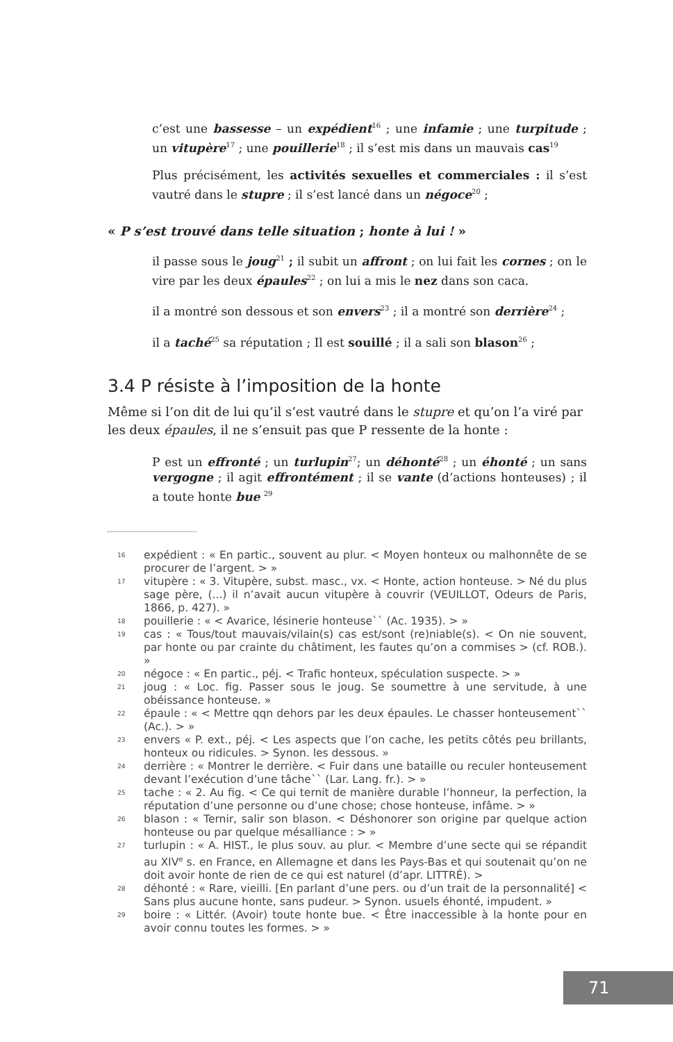c’est une bassesse – un expédient<sup>16</sup> ; une infamie ; une turpitude ; un vitupère<sup>17</sup> ; une pouillerie<sup>18</sup> ; il s’est mis dans un mauvais cas<sup>19</sup>
Plus précisément, les activités sexuelles et commerciales : il s’est vautré dans le stupre ; il s’est lancé dans un négoce<sup>20</sup> ;
« P s’est trouvé dans telle situation ; honte à lui ! »
il passe sous le joug<sup>21</sup> ; il subit un affront ; on lui fait les cornes ; on le vire par les deux épaules<sup>22</sup> ; on lui a mis le nez dans son caca.
il a montré son dessous et son envers<sup>23</sup> ; il a montré son derrière<sup>24</sup> ;
il a taché<sup>25</sup> sa réputation ; Il est souillé ; il a sali son blason<sup>26</sup> ;
3.4 P résiste à l’imposition de la honte
Même si l’on dit de lui qu’il s’est vautré dans le stupre et qu’on l’a viré par les deux épaules, il ne s’ensuit pas que P ressente de la honte :
P est un effronté ; un turlupin<sup>27</sup>; un déhonté<sup>28</sup> ; un éhonté ; un sans vergogne ; il agit effrontément ; il se vante (d’actions honteuses) ; il a toute honte bue <sup>29</sup>
16 expédient : « En partic., souvent au plur. < Moyen honteux ou malhonnête de se procurer de l’argent. > »
17 vitupère : « 3. Vitupère, subst. masc., vx. < Honte, action honteuse. > Né du plus sage père, (...) il n’avait aucun vitupère à couvrir (VEUILLOT, Odeurs de Paris, 1866, p. 427). »
18 pouillerie : « < Avarice, lésinerie honteuse`` (Ac. 1935). > »
19 cas : « Tous/tout mauvais/vilain(s) cas est/sont (re)niable(s). < On nie souvent, par honte ou par crainte du châtiment, les fautes qu’on a commises > (cf. ROB.). »
20 négoce : « En partic., péj. < Trafic honteux, spéculation suspecte. > »
21 joug : « Loc. fig. Passer sous le joug. Se soumettre à une servitude, à une obéissance honteuse. »
22 épaule : « < Mettre qqn dehors par les deux épaules. Le chasser honteusement`` (Ac.). > »
23 envers « P. ext., péj. < Les aspects que l’on cache, les petits côtés peu brillants, honteux ou ridicules. > Synon. les dessous. »
24 derrière : « Montrer le derrière. < Fuir dans une bataille ou reculer honteusement devant l’exécution d’une tâche`` (Lar. Lang. fr.). > »
25 tache : « 2. Au fig. < Ce qui ternit de manière durable l’honneur, la perfection, la réputation d’une personne ou d’une chose; chose honteuse, infâme. > »
26 blason : « Ternir, salir son blason. < Déshonorer son origine par quelque action honteuse ou par quelque mésalliance : > »
27 turlupin : « A. HIST., le plus souv. au plur. < Membre d’une secte qui se répandit au XIV<sup>e</sup> s. en France, en Allemagne et dans les Pays-Bas et qui soutenait qu’on ne doit avoir honte de rien de ce qui est naturel (d’apr. LITTRÉ). >
28 déhonté : « Rare, vieilli. [En parlant d’une pers. ou d’un trait de la personnalité] < Sans plus aucune honte, sans pudeur. > Synon. usuels éhonté, impudent. »
29 boire : « Littér. (Avoir) toute honte bue. < Être inaccessible à la honte pour en avoir connu toutes les formes. > »
71